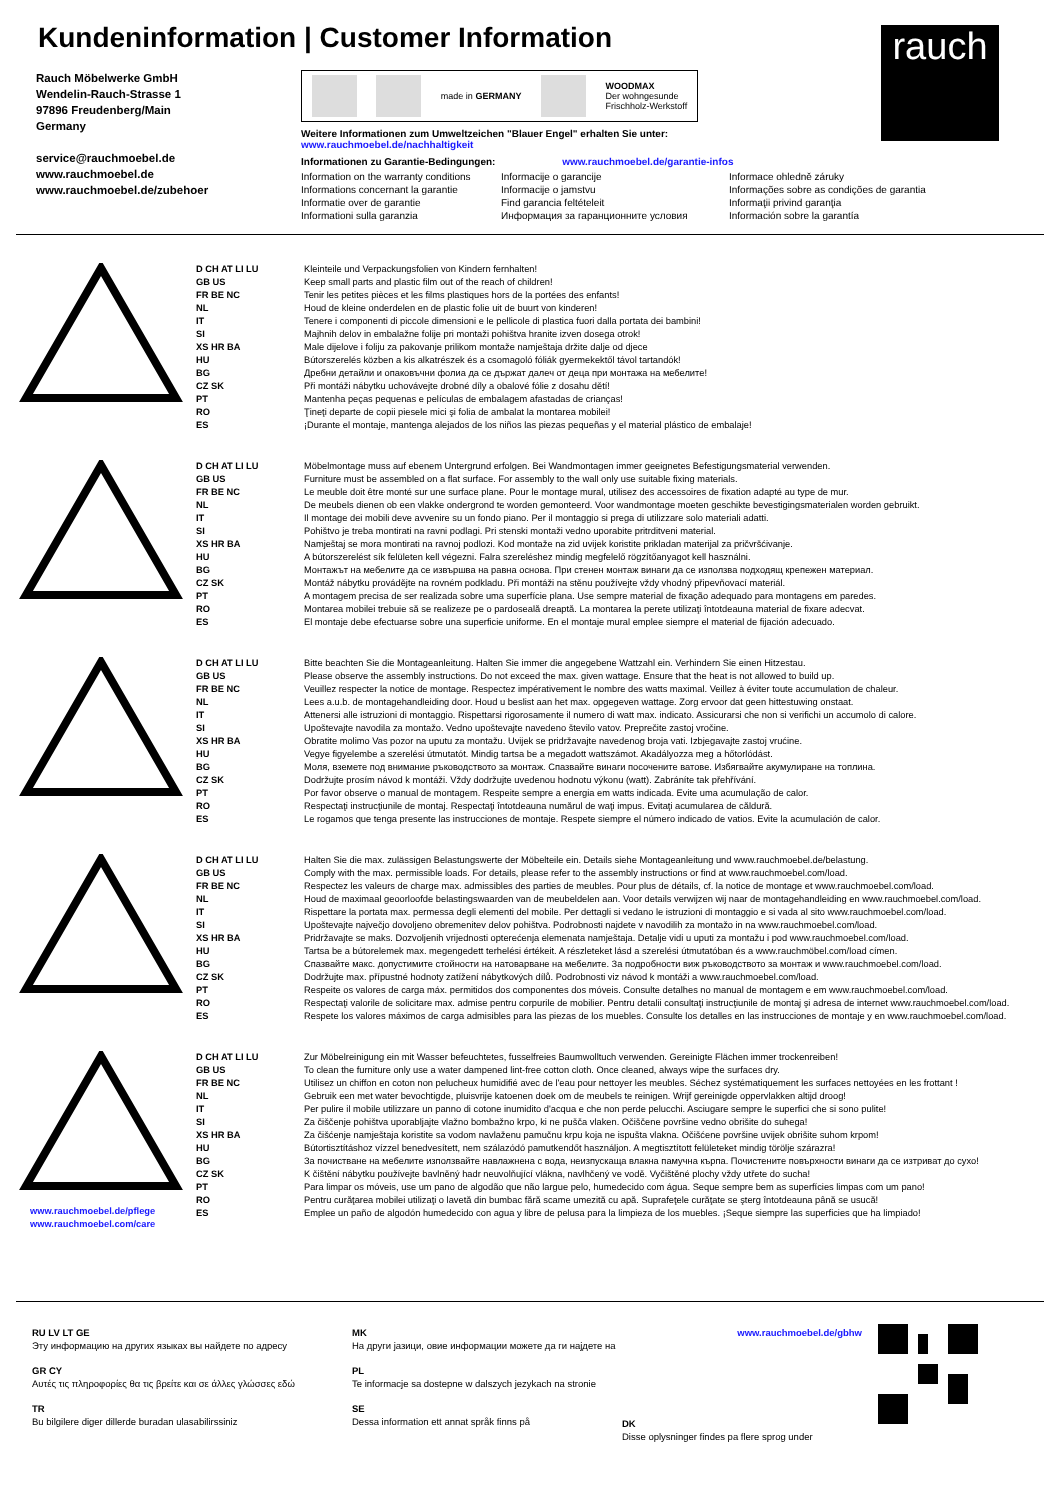Kundeninformation | Customer Information
Rauch Möbelwerke GmbH
Wendelin-Rauch-Strasse 1
97896 Freudenberg/Main
Germany
service@rauchmoebel.de
www.rauchmoebel.de
www.rauchmoebel.de/zubehoer
made in GERMANY
WOODMAX
Der wohngesunde
Frischholz-Werkstoff
Weitere Informationen zum Umweltzeichen "Blauer Engel" erhalten Sie unter:
www.rauchmoebel.de/nachhaltigkeit
Informationen zu Garantie-Bedingungen: www.rauchmoebel.de/garantie-infos
Information on the warranty conditions Informacije o garancije Informace ohledně záruky Informations concernant la garantie Informacije o jamstvu Informações sobre as condições de garantia Informatie over de garantie Find garancia feltételeit Informaţii privind garanţia Informationi sulla garanzia Информация за гаранционните условия Información sobre la garantía
rauch
D CH AT LI LU
GB US
FR BE NC
NL
IT
SI
XS HR BA
HU
BG
CZ SK
PT
RO
ES
Kleinteile und Verpackungsfolien von Kindern fernhalten!
Keep small parts and plastic film out of the reach of children!
Tenir les petites pièces et les films plastiques hors de la portées des enfants!
Houd de kleine onderdelen en de plastic folie uit de buurt von kinderen!
Tenere i componenti di piccole dimensioni e le pellicole di plastica fuori dalla portata dei bambini!
Majhnih delov in embalažne folije pri montaži pohištva hranite izven dosega otrok!
Male dijelove i foliju za pakovanje prilikom montaže namještaja držite dalje od djece
Bútorszerelés közben a kis alkatrészek és a csomagoló fóliák gyermekektől távol tartandók!
Дребни детайли и опаковъчни фолиа да се държат далеч от деца при монтажа на мебелите!
Při montáži nábytku uchovávejte drobné díly a obalové fólie z dosahu dětí!
Mantenha peças pequenas e películas de embalagem afastadas de crianças!
Ţineţi departe de copii piesele mici şi folia de ambalat la montarea mobilei!
¡Durante el montaje, mantenga alejados de los niños las piezas pequeñas y el material plástico de embalaje!
D CH AT LI LU
GB US
FR BE NC
NL
IT
SI
XS HR BA
HU
BG
CZ SK
PT
RO
ES
Möbelmontage muss auf ebenem Untergrund erfolgen. Bei Wandmontagen immer geeignetes Befestigungsmaterial verwenden.
Furniture must be assembled on a flat surface. For assembly to the wall only use suitable fixing materials.
Le meuble doit être monté sur une surface plane. Pour le montage mural, utilisez des accessoires de fixation adapté au type de mur.
De meubels dienen ob een vlakke ondergrond te worden gemonteerd. Voor wandmontage moeten geschikte bevestigingsmaterialen worden gebruikt.
Il montage dei mobili deve avvenire su un fondo piano. Per il montaggio si prega di utilizzare solo materiali adatti.
Pohištvo je treba montirati na ravni podlagi. Pri stenski montaži vedno uporabite pritrditveni material.
Namještaj se mora montirati na ravnoj podlozi. Kod montaže na zid uvijek koristite prikladan materijal za pričvršćivanje.
A bútorszerelést sík felületen kell végezni. Falra szereléshez mindig megfelelő rögzítőanyagot kell használni.
Монтажът на мебелите да се извършва на равна основа. При стенен монтаж винаги да се използва подходящ крепежен материал.
Montáž nábytku provádějte na rovném podkladu. Při montáži na stěnu používejte vždy vhodný připevňovací materiál.
A montagem precisa de ser realizada sobre uma superfície plana. Use sempre material de fixação adequado para montagens em paredes.
Montarea mobilei trebuie să se realizeze pe o pardoseală dreaptă. La montarea la perete utilizaţi întotdeauna material de fixare adecvat.
El montaje debe efectuarse sobre una superficie uniforme. En el montaje mural emplee siempre el material de fijación adecuado.
D CH AT LI LU
GB US
FR BE NC
NL
IT
SI
XS HR BA
HU
BG
CZ SK
PT
RO
ES
Bitte beachten Sie die Montageanleitung. Halten Sie immer die angegebene Wattzahl ein. Verhindern Sie einen Hitzestau.
Please observe the assembly instructions. Do not exceed the max. given wattage. Ensure that the heat is not allowed to build up.
Veuillez respecter la notice de montage. Respectez impérativement le nombre des watts maximal. Veillez à éviter toute accumulation de chaleur.
Lees a.u.b. de montagehandleiding door. Houd u beslist aan het max. opgegeven wattage. Zorg ervoor dat geen hittestuwing onstaat.
Attenersi alle istruzioni di montaggio. Rispettarsi rigorosamente il numero di watt max. indicato. Assicurarsi che non si verifichi un accumolo di calore.
Upoštevajte navodila za montažo. Vedno upoštevajte navedeno število vatov. Preprečite zastoj vročine.
Obratite molimo Vas pozor na uputu za montažu. Uvijek se pridržavajte navedenog broja vati. Izbjegavajte zastoj vrućine.
Vegye figyelembe a szerelési útmutatót. Mindig tartsa be a megadott wattszámot. Akadályozza meg a hőtorlódást.
Моля, вземете под внимание ръководството за монтаж. Спазвайте винаги посочените ватове. Избягвайте акумулиране на топлина.
Dodržujte prosím návod k montáži. Vždy dodržujte uvedenou hodnotu výkonu (watt). Zabráníte tak přehřívání.
Por favor observe o manual de montagem. Respeite sempre a energia em watts indicada. Evite uma acumulação de calor.
Respectaţi instrucţiunile de montaj. Respectaţi întotdeauna numărul de waţi impus. Evitaţi acumularea de căldură.
Le rogamos que tenga presente las instrucciones de montaje. Respete siempre el número indicado de vatios. Evite la acumulación de calor.
D CH AT LI LU
GB US
FR BE NC
NL
IT
SI
XS HR BA
HU
BG
CZ SK
PT
RO
ES
Halten Sie die max. zulässigen Belastungswerte der Möbelteile ein. Details siehe Montageanleitung und www.rauchmoebel.de/belastung.
Comply with the max. permissible loads. For details, please refer to the assembly instructions or find at www.rauchmoebel.com/load.
Respectez les valeurs de charge max. admissibles des parties de meubles. Pour plus de détails, cf. la notice de montage et www.rauchmoebel.com/load.
Houd de maximaal geoorloofde belastingswaarden van de meubeldelen aan. Voor details verwijzen wij naar de montagehandleiding en www.rauchmoebel.com/load.
Rispettare la portata max. permessa degli elementi del mobile. Per dettagli si vedano le istruzioni di montaggio e si vada al sito www.rauchmoebel.com/load.
Upoštevajte največjo dovoljeno obremenitev delov pohištva. Podrobnosti najdete v navodilih za montažo in na www.rauchmoebel.com/load.
Pridržavajte se maks. Dozvoljenih vrijednosti opterećenja elemenata namještaja. Detalje vidi u uputi za montažu i pod www.rauchmoebel.com/load.
Tartsa be a bútorelemek max. megengedett terhelési értékeit. A részleteket lásd a szerelési útmutatóban és a www.rauchmöbel.com/load címen.
Спазвайте макс. допустимите стойности на натоварване на мебелите. За подробности виж ръководството за монтаж и www.rauchmoebel.com/load.
Dodržujte max. přípustné hodnoty zatížení nábytkových dílů. Podrobnosti viz návod k montáži a www.rauchmoebel.com/load.
Respeite os valores de carga máx. permitidos dos componentes dos móveis. Consulte detalhes no manual de montagem e em www.rauchmoebel.com/load.
Respectaţi valorile de solicitare max. admise pentru corpurile de mobilier. Pentru detalii consultaţi instrucţiunile de montaj şi adresa de internet www.rauchmoebel.com/load.
Respete los valores máximos de carga admisibles para las piezas de los muebles. Consulte los detalles en las instrucciones de montaje y en www.rauchmoebel.com/load.
www.rauchmoebel.de/pflege
www.rauchmoebel.com/care
D CH AT LI LU
GB US
FR BE NC
NL
IT
SI
XS HR BA
HU
BG
CZ SK
PT
RO
ES
Zur Möbelreinigung ein mit Wasser befeuchtetes, fusselfreies Baumwolltuch verwenden. Gereinigte Flächen immer trockenreiben!
To clean the furniture only use a water dampened lint-free cotton cloth. Once cleaned, always wipe the surfaces dry.
Utilisez un chiffon en coton non pelucheux humidifié avec de l'eau pour nettoyer les meubles. Séchez systématiquement les surfaces nettoyées en les frottant !
Gebruik een met water bevochtigde, pluisvrije katoenen doek om de meubels te reinigen. Wrijf gereinigde oppervlakken altijd droog!
Per pulire il mobile utilizzare un panno di cotone inumidito d'acqua e che non perde pelucchi. Asciugare sempre le superfici che si sono pulite!
Za čiščenje pohištva uporabljajte vlažno bombažno krpo, ki ne pušča vlaken. Očiščene površine vedno obrišite do suhega!
Za čišćenje namještaja koristite sa vodom navlaženu pamučnu krpu koja ne ispušta vlakna. Očišćene površine uvijek obrišite suhom krpom!
Bútortisztításhoz vízzel benedvesített, nem szálazódó pamutkendőt használjon. A megtisztított felületeket mindig törölje szárazra!
За почистване на мебелите използвайте навлажнена с вода, неизпускаща влакна памучна кърпа. Почистените повърхности винаги да се изтриват до сухо!
K čištění nábytku používejte bavlněný hadr neuvolňující vlákna, navlhčený ve vodě. Vyčištěné plochy vždy utřete do sucha!
Para limpar os móveis, use um pano de algodão que não largue pelo, humedecido com água. Seque sempre bem as superfícies limpas com um pano!
Pentru curăţarea mobilei utilizaţi o lavetă din bumbac fără scame umezită cu apă. Suprafeţele curăţate se şterg întotdeauna până se usucă!
Emplee un paño de algodón humedecido con agua y libre de pelusa para la limpieza de los muebles. ¡Seque siempre las superficies que ha limpiado!
RU LV LT GE
Эту информацию на других языках вы найдете по адресу
GR CY
Αυτές τις πληροφορίες θα τις βρείτε και σε άλλες γλώσσες εδώ
TR
Bu bilgilere diger dillerde buradan ulasabilirssiniz
MK
На други јазици, овие информации можете да ги најдете на
PL
Te informacje sa dostepne w dalszych jezykach na stronie
SE
Dessa information ett annat språk finns på
www.rauchmoebel.de/gbhw
DK
Disse oplysninger findes pa flere sprog under